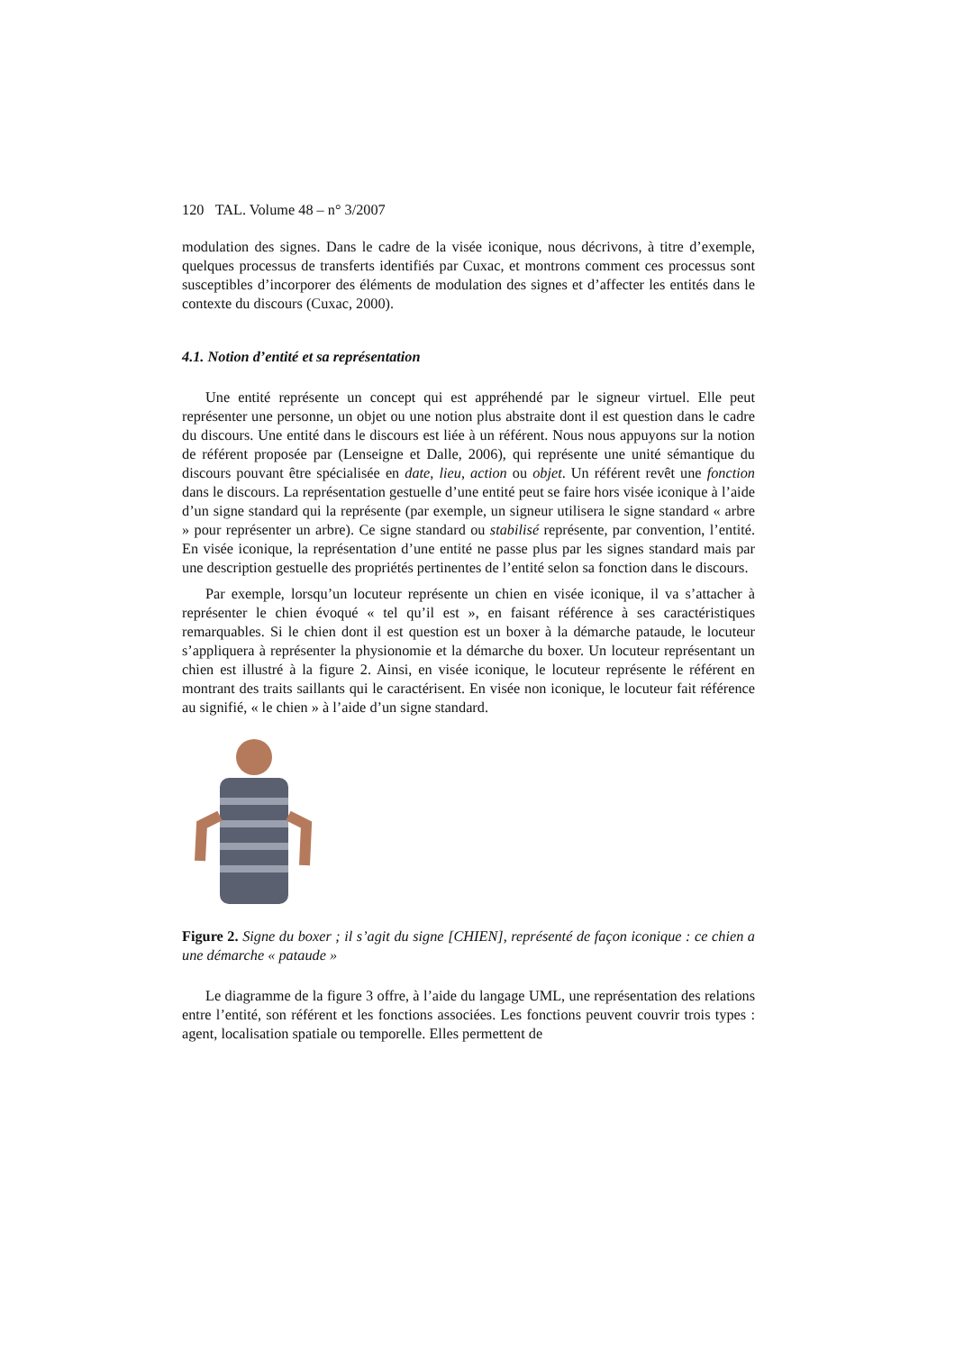120 TAL. Volume 48 – n° 3/2007
modulation des signes. Dans le cadre de la visée iconique, nous décrivons, à titre d’exemple, quelques processus de transferts identifiés par Cuxac, et montrons comment ces processus sont susceptibles d’incorporer des éléments de modulation des signes et d’affecter les entités dans le contexte du discours (Cuxac, 2000).
4.1. Notion d’entité et sa représentation
Une entité représente un concept qui est appréhendé par le signeur virtuel. Elle peut représenter une personne, un objet ou une notion plus abstraite dont il est question dans le cadre du discours. Une entité dans le discours est liée à un référent. Nous nous appuyons sur la notion de référent proposée par (Lenseigne et Dalle, 2006), qui représente une unité sémantique du discours pouvant être spécialisée en date, lieu, action ou objet. Un référent revêt une fonction dans le discours. La représentation gestuelle d’une entité peut se faire hors visée iconique à l’aide d’un signe standard qui la représente (par exemple, un signeur utilisera le signe standard « arbre » pour représenter un arbre). Ce signe standard ou stabilisé représente, par convention, l’entité. En visée iconique, la représentation d’une entité ne passe plus par les signes standard mais par une description gestuelle des propriétés pertinentes de l’entité selon sa fonction dans le discours.
Par exemple, lorsqu’un locuteur représente un chien en visée iconique, il va s’attacher à représenter le chien évoqué « tel qu’il est », en faisant référence à ses caractéristiques remarquables. Si le chien dont il est question est un boxer à la démarche pataude, le locuteur s’appliquera à représenter la physionomie et la démarche du boxer. Un locuteur représentant un chien est illustré à la figure 2. Ainsi, en visée iconique, le locuteur représente le référent en montrant des traits saillants qui le caractérisent. En visée non iconique, le locuteur fait référence au signifié, « le chien » à l’aide d’un signe standard.
Figure 2. Signe du boxer ; il s’agit du signe [CHIEN], représenté de façon iconique : ce chien a une démarche « pataude »
Le diagramme de la figure 3 offre, à l’aide du langage UML, une représentation des relations entre l’entité, son référent et les fonctions associées. Les fonctions peuvent couvrir trois types : agent, localisation spatiale ou temporelle. Elles permettent de